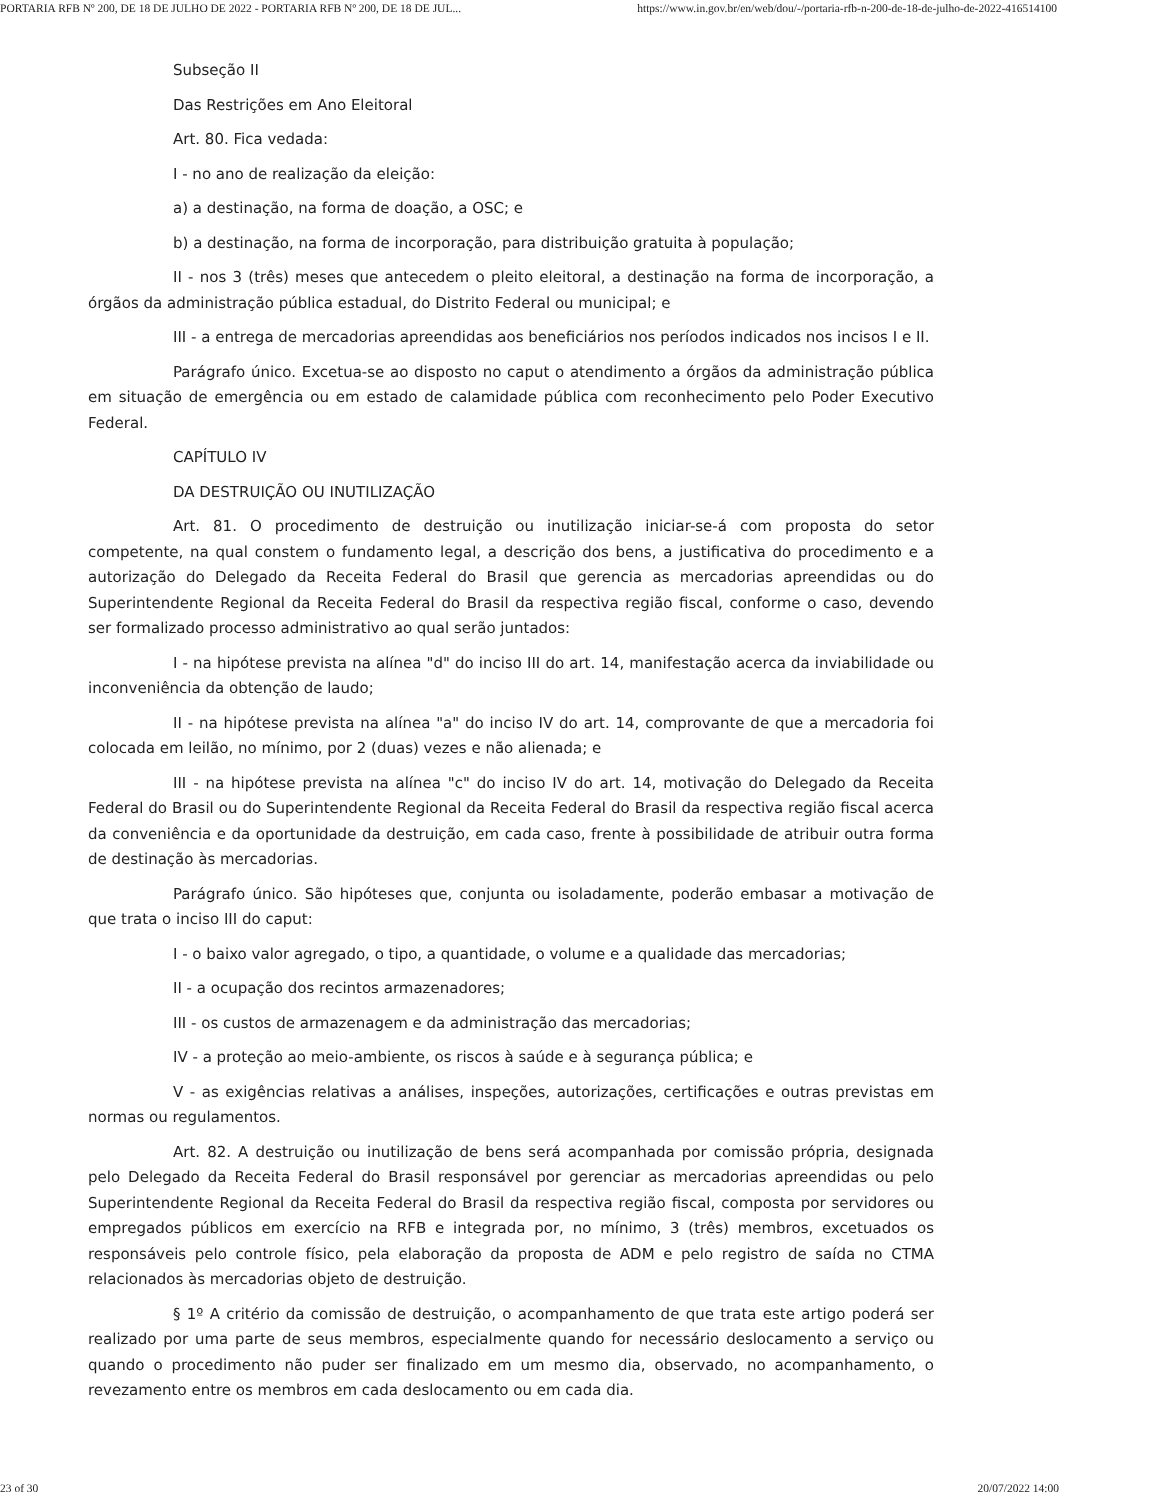PORTARIA RFB Nº 200, DE 18 DE JULHO DE 2022 - PORTARIA RFB Nº 200, DE 18 DE JUL... https://www.in.gov.br/en/web/dou/-/portaria-rfb-n-200-de-18-de-julho-de-2022-416514100
Subseção II
Das Restrições em Ano Eleitoral
Art. 80. Fica vedada:
I - no ano de realização da eleição:
a) a destinação, na forma de doação, a OSC; e
b) a destinação, na forma de incorporação, para distribuição gratuita à população;
II - nos 3 (três) meses que antecedem o pleito eleitoral, a destinação na forma de incorporação, a órgãos da administração pública estadual, do Distrito Federal ou municipal; e
III - a entrega de mercadorias apreendidas aos beneficiários nos períodos indicados nos incisos I e II.
Parágrafo único. Excetua-se ao disposto no caput o atendimento a órgãos da administração pública em situação de emergência ou em estado de calamidade pública com reconhecimento pelo Poder Executivo Federal.
CAPÍTULO IV
DA DESTRUIÇÃO OU INUTILIZAÇÃO
Art. 81. O procedimento de destruição ou inutilização iniciar-se-á com proposta do setor competente, na qual constem o fundamento legal, a descrição dos bens, a justificativa do procedimento e a autorização do Delegado da Receita Federal do Brasil que gerencia as mercadorias apreendidas ou do Superintendente Regional da Receita Federal do Brasil da respectiva região fiscal, conforme o caso, devendo ser formalizado processo administrativo ao qual serão juntados:
I - na hipótese prevista na alínea "d" do inciso III do art. 14, manifestação acerca da inviabilidade ou inconveniência da obtenção de laudo;
II - na hipótese prevista na alínea "a" do inciso IV do art. 14, comprovante de que a mercadoria foi colocada em leilão, no mínimo, por 2 (duas) vezes e não alienada; e
III - na hipótese prevista na alínea "c" do inciso IV do art. 14, motivação do Delegado da Receita Federal do Brasil ou do Superintendente Regional da Receita Federal do Brasil da respectiva região fiscal acerca da conveniência e da oportunidade da destruição, em cada caso, frente à possibilidade de atribuir outra forma de destinação às mercadorias.
Parágrafo único. São hipóteses que, conjunta ou isoladamente, poderão embasar a motivação de que trata o inciso III do caput:
I - o baixo valor agregado, o tipo, a quantidade, o volume e a qualidade das mercadorias;
II - a ocupação dos recintos armazenadores;
III - os custos de armazenagem e da administração das mercadorias;
IV - a proteção ao meio-ambiente, os riscos à saúde e à segurança pública; e
V - as exigências relativas a análises, inspeções, autorizações, certificações e outras previstas em normas ou regulamentos.
Art. 82. A destruição ou inutilização de bens será acompanhada por comissão própria, designada pelo Delegado da Receita Federal do Brasil responsável por gerenciar as mercadorias apreendidas ou pelo Superintendente Regional da Receita Federal do Brasil da respectiva região fiscal, composta por servidores ou empregados públicos em exercício na RFB e integrada por, no mínimo, 3 (três) membros, excetuados os responsáveis pelo controle físico, pela elaboração da proposta de ADM e pelo registro de saída no CTMA relacionados às mercadorias objeto de destruição.
§ 1º A critério da comissão de destruição, o acompanhamento de que trata este artigo poderá ser realizado por uma parte de seus membros, especialmente quando for necessário deslocamento a serviço ou quando o procedimento não puder ser finalizado em um mesmo dia, observado, no acompanhamento, o revezamento entre os membros em cada deslocamento ou em cada dia.
23 of 30 20/07/2022 14:00